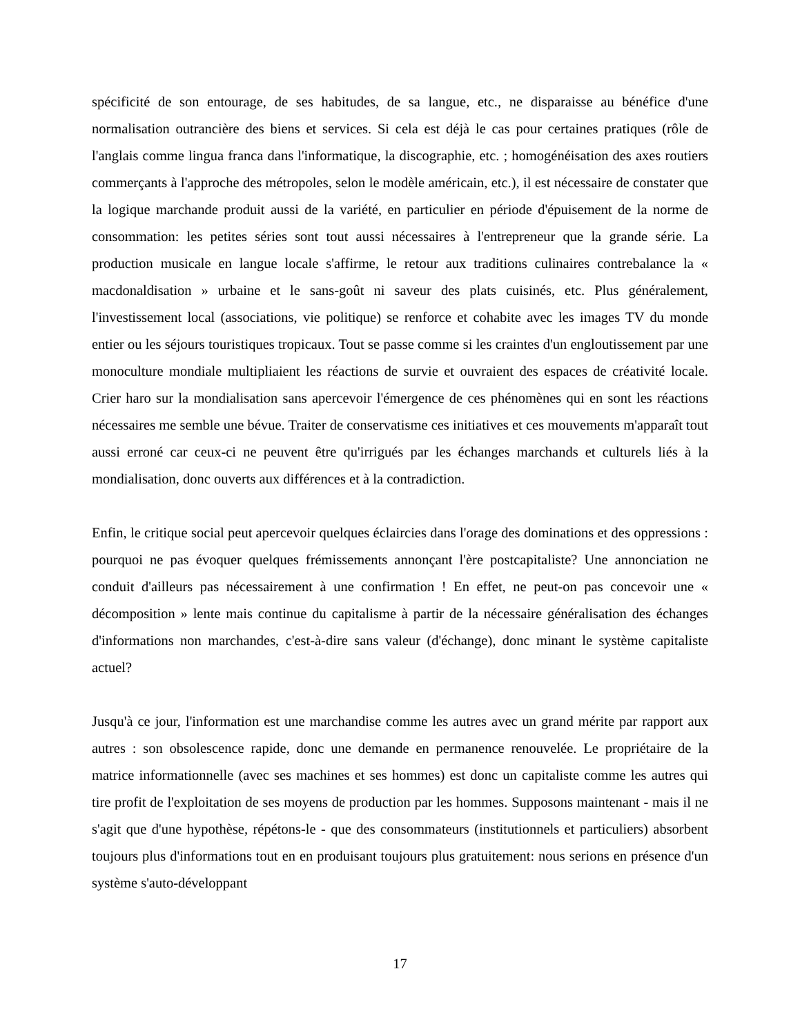spécificité de son entourage, de ses habitudes, de sa langue, etc., ne disparaisse au bénéfice d'une normalisation outrancière des biens et services. Si cela est déjà le cas pour certaines pratiques (rôle de l'anglais comme lingua franca dans l'informatique, la discographie, etc. ; homogénéisation des axes routiers commerçants à l'approche des métropoles, selon le modèle américain, etc.), il est nécessaire de constater que la logique marchande produit aussi de la variété, en particulier en période d'épuisement de la norme de consommation: les petites séries sont tout aussi nécessaires à l'entrepreneur que la grande série. La production musicale en langue locale s'affirme, le retour aux traditions culinaires contrebalance la « macdonaldisation » urbaine et le sans-goût ni saveur des plats cuisinés, etc. Plus généralement, l'investissement local (associations, vie politique) se renforce et cohabite avec les images TV du monde entier ou les séjours touristiques tropicaux. Tout se passe comme si les craintes d'un engloutissement par une monoculture mondiale multipliaient les réactions de survie et ouvraient des espaces de créativité locale. Crier haro sur la mondialisation sans apercevoir l'émergence de ces phénomènes qui en sont les réactions nécessaires me semble une bévue. Traiter de conservatisme ces initiatives et ces mouvements m'apparaît tout aussi erroné car ceux-ci ne peuvent être qu'irrigués par les échanges marchands et culturels liés à la mondialisation, donc ouverts aux différences et à la contradiction.
Enfin, le critique social peut apercevoir quelques éclaircies dans l'orage des dominations et des oppressions : pourquoi ne pas évoquer quelques frémissements annonçant l'ère postcapitaliste? Une annonciation ne conduit d'ailleurs pas nécessairement à une confirmation ! En effet, ne peut-on pas concevoir une « décomposition » lente mais continue du capitalisme à partir de la nécessaire généralisation des échanges d'informations non marchandes, c'est-à-dire sans valeur (d'échange), donc minant le système capitaliste actuel?
Jusqu'à ce jour, l'information est une marchandise comme les autres avec un grand mérite par rapport aux autres : son obsolescence rapide, donc une demande en permanence renouvelée. Le propriétaire de la matrice informationnelle (avec ses machines et ses hommes) est donc un capitaliste comme les autres qui tire profit de l'exploitation de ses moyens de production par les hommes. Supposons maintenant - mais il ne s'agit que d'une hypothèse, répétons-le - que des consommateurs (institutionnels et particuliers) absorbent toujours plus d'informations tout en en produisant toujours plus gratuitement: nous serions en présence d'un système s'auto-développant
17